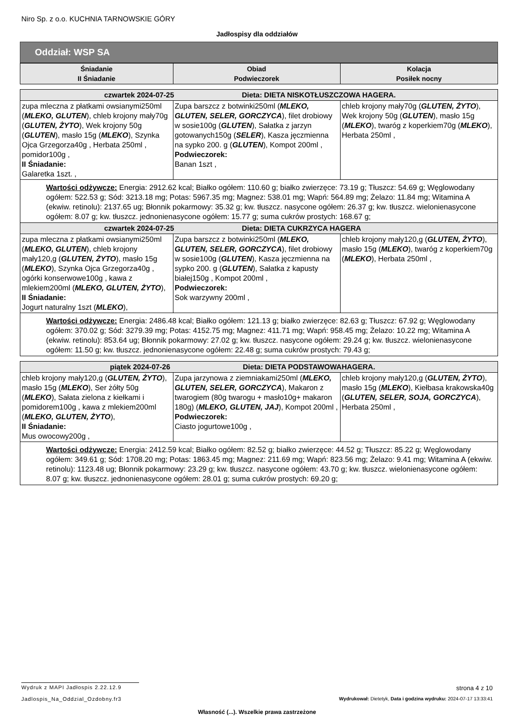Niro Sp. z o.o. KUCHNIA TARNOWSKIE GÓRY
Jadłospisy dla oddziałów
Oddział: WSP SA
| Śniadanie II Śniadanie | Obiad Podwieczorek | Kolacja Posiłek nocny |
| --- | --- | --- |
| czwartek 2024-07-25 Dieta: DIETA NISKOTŁUSZCZOWA HAGERA. | | |
| zupa mleczna z płatkami owsianymi250ml ( MLEKO, GLUTEN ), chleb krojony mały70g ( GLUTEN, ŻYTO ), Wek krojony 50g ( GLUTEN ), masło 15g ( MLEKO ), Szynka Ojca Grzegorza40g , Herbata 250ml , pomidor100g , II Śniadanie: Galaretka 1szt. , | Zupa barszcz z botwinki250ml ( MLEKO, GLUTEN, SELER, GORCZYCA ), filet drobiowy w sosie100g ( GLUTEN ), Sałatka z jarzyn gotowanych150g ( SELER ), Kasza jęczmienna na sypko 200. g ( GLUTEN ), Kompot 200ml , Podwieczorek: Banan 1szt , | chleb krojony mały70g ( GLUTEN, ŻYTO ), Wek krojony 50g ( GLUTEN ), masło 15g ( MLEKO ), twaróg z koperkiem70g ( MLEKO ), Herbata 250ml , |
| Wartości odżywcze: Energia: 2912.62 kcal; Białko ogółem: 110.60 g; białko zwierzęce: 73.19 g; Tłuszcz: 54.69 g; Węglowodany ogółem: 522.53 g; Sód: 3213.18 mg; Potas: 5967.35 mg; Magnez: 538.01 mg; Wapń: 564.89 mg; Żelazo: 11.84 mg; Witamina A (ekwiw. retinolu): 2137.65 ug; Błonnik pokarmowy: 35.32 g; kw. tłuszcz. nasycone ogółem: 26.37 g; kw. tłuszcz. wielonienasycone ogółem: 8.07 g; kw. tłuszcz. jednonienasycone ogółem: 15.77 g; suma cukrów prostych: 168.67 g; | | |
| czwartek 2024-07-25 Dieta: DIETA CUKRZYCA HAGERA | | |
| zupa mleczna z płatkami owsianymi250ml ( MLEKO, GLUTEN ), chleb krojony mały120,g ( GLUTEN, ŻYTO ), masło 15g ( MLEKO ), Szynka Ojca Grzegorza40g , ogórki konserwowe100g , kawa z mlekiem200ml ( MLEKO, GLUTEN, ŻYTO ), II Śniadanie: Jogurt naturalny 1szt ( MLEKO ), | Zupa barszcz z botwinki250ml ( MLEKO, GLUTEN, SELER, GORCZYCA ), filet drobiowy w sosie100g ( GLUTEN ), Kasza jęczmienna na sypko 200. g ( GLUTEN ), Sałatka z kapusty białej150g , Kompot 200ml , Podwieczorek: Sok warzywny 200ml , | chleb krojony mały120,g ( GLUTEN, ŻYTO ), masło 15g ( MLEKO ), twaróg z koperkiem70g ( MLEKO ), Herbata 250ml , |
| Wartości odżywcze: Energia: 2486.48 kcal; Białko ogółem: 121.13 g; białko zwierzęce: 82.63 g; Tłuszcz: 67.92 g; Węglowodany ogółem: 370.02 g; Sód: 3279.39 mg; Potas: 4152.75 mg; Magnez: 411.71 mg; Wapń: 958.45 mg; Żelazo: 10.22 mg; Witamina A (ekwiw. retinolu): 853.64 ug; Błonnik pokarmowy: 27.02 g; kw. tłuszcz. nasycone ogółem: 29.24 g; kw. tłuszcz. wielonienasycone ogółem: 11.50 g; kw. tłuszcz. jednonienasycone ogółem: 22.48 g; suma cukrów prostych: 79.43 g; | | |
| piątek 2024-07-26 Dieta: DIETA PODSTAWOWAHAGERA. | | |
| chleb krojony mały120,g ( GLUTEN, ŻYTO ), masło 15g ( MLEKO ), Ser żółty 50g ( MLEKO ), Sałata zielona z kiełkami i pomidorem100g , kawa z mlekiem200ml ( MLEKO, GLUTEN, ŻYTO ), II Śniadanie: Mus owocowy200g , | Zupa jarzynowa z ziemniakami250ml ( MLEKO, GLUTEN, SELER, GORCZYCA ), Makaron z twarogiem (80g twarogu + masło10g+ makaron 180g) ( MLEKO, GLUTEN, JAJ ), Kompot 200ml , Podwieczorek: Ciasto jogurtowe100g , | chleb krojony mały120,g ( GLUTEN, ŻYTO ), masło 15g ( MLEKO ), Kiełbasa krakowska40g ( GLUTEN, SELER, SOJA, GORCZYCA ), Herbata 250ml , |
| Wartości odżywcze: Energia: 2412.59 kcal; Białko ogółem: 82.52 g; białko zwierzęce: 44.52 g; Tłuszcz: 85.22 g; Węglowodany ogółem: 349.61 g; Sód: 1708.20 mg; Potas: 1863.45 mg; Magnez: 211.69 mg; Wapń: 823.56 mg; Żelazo: 9.41 mg; Witamina A (ekwiw. retinolu): 1123.48 ug; Błonnik pokarmowy: 23.29 g; kw. tłuszcz. nasycone ogółem: 43.70 g; kw. tłuszcz. wielonienasycone ogółem: 8.07 g; kw. tłuszcz. jednonienasycone ogółem: 28.01 g; suma cukrów prostych: 69.20 g; | | |
Wydruk z MAPI Jadłospis 2.22.12.9
strona 4 z 10
Jadlospis_Na_Oddzial_Ozdobny.fr3
Wydrukował: Dietetyk, Data i godzina wydruku: 2024-07-17 13:33:41
Własność (...). Wszelkie prawa zastrzeżone